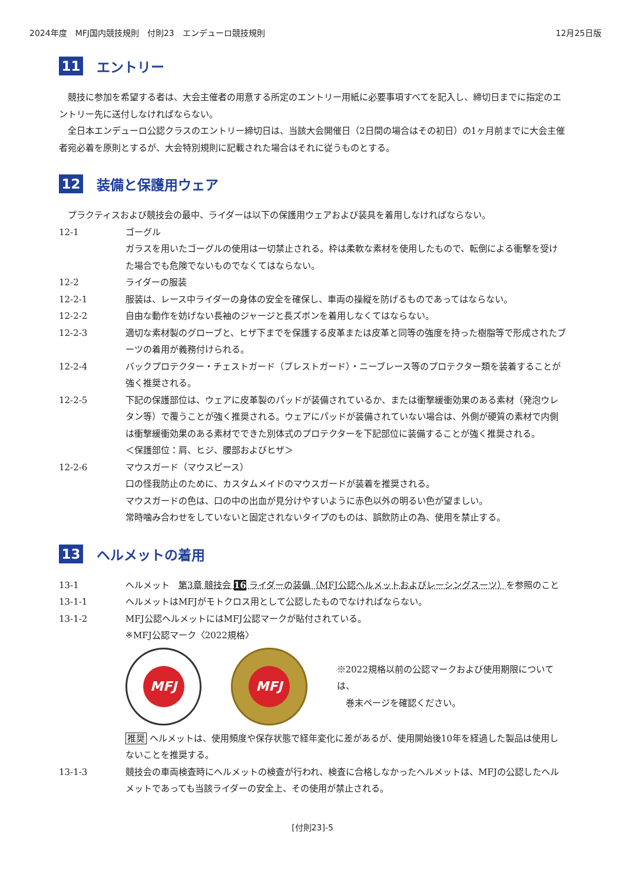2024年度　MFJ国内競技規則　付則23　エンデューロ競技規則 12月25日版
11 エントリー
競技に参加を希望する者は、大会主催者の用意する所定のエントリー用紙に必要事項すべてを記入し、締切日までに指定のエントリー先に送付しなければならない。
全日本エンデューロ公認クラスのエントリー締切日は、当該大会開催日（2日間の場合はその初日）の1ヶ月前までに大会主催者宛必着を原則とするが、大会特別規則に記載された場合はそれに従うものとする。
12 装備と保護用ウェア
プラクティスおよび競技会の最中、ライダーは以下の保護用ウェアおよび装具を着用しなければならない。
12-1 ゴーグル
ガラスを用いたゴーグルの使用は一切禁止される。枠は柔軟な素材を使用したもので、転倒による衝撃を受けた場合でも危険でないものでなくてはならない。
12-2 ライダーの服装
12-2-1 服装は、レース中ライダーの身体の安全を確保し、車両の操縦を防げるものであってはならない。
12-2-2 自由な動作を妨げない長袖のジャージと長ズボンを着用しなくてはならない。
12-2-3 適切な素材製のグローブと、ヒザ下までを保護する皮革または皮革と同等の強度を持った樹脂等で形成されたブーツの着用が義務付けられる。
12-2-4 バックプロテクター・チェストガード（ブレストガード）・ニーブレース等のプロテクター類を装着することが強く推奨される。
12-2-5 下記の保護部位は、ウェアに皮革製のパッドが装備されているか、または衝撃緩衝効果のある素材（発泡ウレタン等）で覆うことが強く推奨される。ウェアにパッドが装備されていない場合は、外側が硬質の素材で内側は衝撃緩衝効果のある素材でできた別体式のプロテクターを下記部位に装備することが強く推奨される。
＜保護部位：肩、ヒジ、腰部およびヒザ＞
12-2-6 マウスガード（マウスピース）
口の怪我防止のために、カスタムメイドのマウスガードが装着を推奨される。
マウスガードの色は、口の中の出血が見分けやすいように赤色以外の明るい色が望ましい。
常時噛み合わせをしていないと固定されないタイプのものは、誤飲防止の為、使用を禁止する。
13 ヘルメットの着用
13-1 ヘルメット　第3章 競技会 16 ライダーの装備（MFJ公認ヘルメットおよびレーシングスーツ）を参照のこと
13-1-1 ヘルメットはMFJがモトクロス用として公認したものでなければならない。
13-1-2 MFJ公認ヘルメットにはMFJ公認マークが貼付されている。
※MFJ公認マーク〈2022規格〉
MFJ MFJ
※2022規格以前の公認マークおよび使用期限については、
　巻末ページを確認ください。
推奨 ヘルメットは、使用頻度や保存状態で経年変化に差があるが、使用開始後10年を経過した製品は使用しないことを推奨する。
13-1-3 競技会の車両検査時にヘルメットの検査が行われ、検査に合格しなかったヘルメットは、MFJの公認したヘルメットであっても当該ライダーの安全上、その使用が禁止される。
[付則23]-5